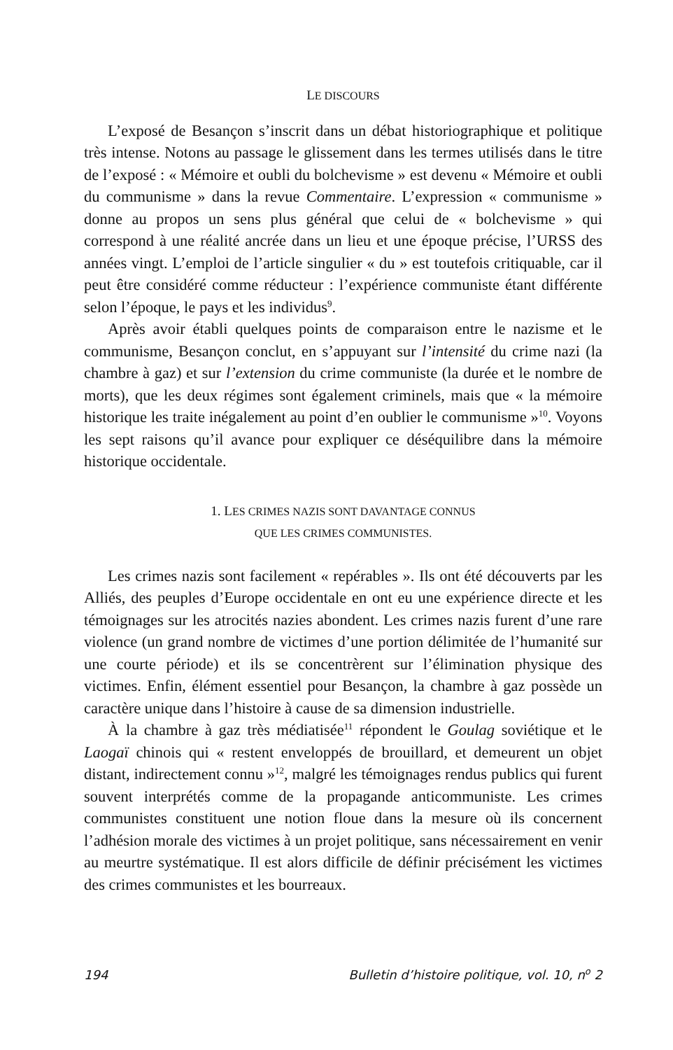LE DISCOURS
L’exposé de Besançon s’inscrit dans un débat historiographique et politique très intense. Notons au passage le glissement dans les termes utilisés dans le titre de l’exposé : « Mémoire et oubli du bolchevisme » est devenu « Mémoire et oubli du communisme » dans la revue Commentaire. L’expression « communisme » donne au propos un sens plus général que celui de « bolchevisme » qui correspond à une réalité ancrée dans un lieu et une époque précise, l’URSS des années vingt. L’emploi de l’article singulier « du » est toutefois critiquable, car il peut être considéré comme réducteur : l’expérience communiste étant différente selon l’époque, le pays et les individus<sup>9</sup>.
Après avoir établi quelques points de comparaison entre le nazisme et le communisme, Besançon conclut, en s’appuyant sur l’intensité du crime nazi (la chambre à gaz) et sur l’extension du crime communiste (la durée et le nombre de morts), que les deux régimes sont également criminels, mais que « la mémoire historique les traite inégalement au point d’en oublier le communisme »<sup>10</sup>. Voyons les sept raisons qu’il avance pour expliquer ce déséquilibre dans la mémoire historique occidentale.
1. LES CRIMES NAZIS SONT DAVANTAGE CONNUS
QUE LES CRIMES COMMUNISTES.
Les crimes nazis sont facilement « repérables ». Ils ont été découverts par les Alliés, des peuples d’Europe occidentale en ont eu une expérience directe et les témoignages sur les atrocités nazies abondent. Les crimes nazis furent d’une rare violence (un grand nombre de victimes d’une portion délimitée de l’humanité sur une courte période) et ils se concentrèrent sur l’élimination physique des victimes. Enfin, élément essentiel pour Besançon, la chambre à gaz possède un caractère unique dans l’histoire à cause de sa dimension industrielle.
À la chambre à gaz très médiatisée<sup>11</sup> répondent le Goulag soviétique et le Laogaï chinois qui « restent enveloppés de brouillard, et demeurent un objet distant, indirectement connu »<sup>12</sup>, malgré les témoignages rendus publics qui furent souvent interprétés comme de la propagande anticommuniste. Les crimes communistes constituent une notion floue dans la mesure où ils concernent l’adhésion morale des victimes à un projet politique, sans nécessairement en venir au meurtre systématique. Il est alors difficile de définir précisément les victimes des crimes communistes et les bourreaux.
194 Bulletin d’histoire politique, vol. 10, n<sup>o</sup> 2